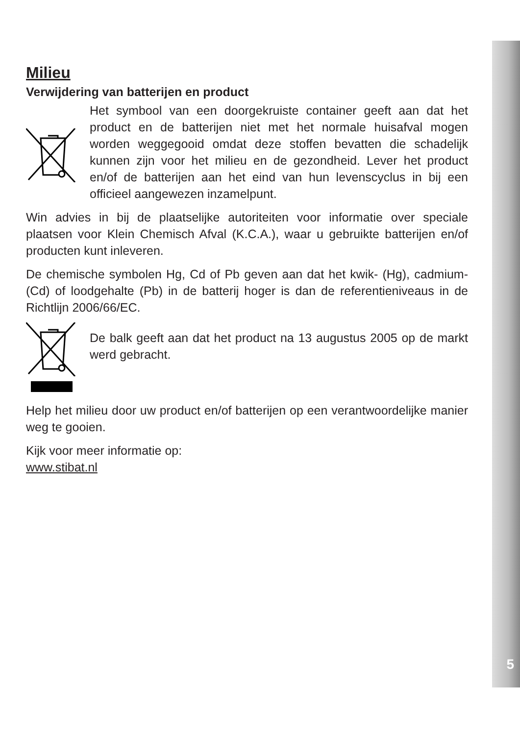Milieu
Verwijdering van batterijen en product
Het symbool van een doorgekruiste container geeft aan dat het product en de batterijen niet met het normale huisafval mogen worden weggegooid omdat deze stoffen bevatten die schadelijk kunnen zijn voor het milieu en de gezondheid. Lever het product en/of de batterijen aan het eind van hun levenscyclus in bij een officieel aangewezen inzamelpunt.
Win advies in bij de plaatselijke autoriteiten voor informatie over speciale plaatsen voor Klein Chemisch Afval (K.C.A.), waar u gebruikte batterijen en/of producten kunt inleveren.
De chemische symbolen Hg, Cd of Pb geven aan dat het kwik- (Hg), cadmium- (Cd) of loodgehalte (Pb) in de batterij hoger is dan de referentieniveaus in de Richtlijn 2006/66/EC.
De balk geeft aan dat het product na 13 augustus 2005 op de markt werd gebracht.
Help het milieu door uw product en/of batterijen op een verantwoordelijke manier weg te gooien.
Kijk voor meer informatie op:
www.stibat.nl
5